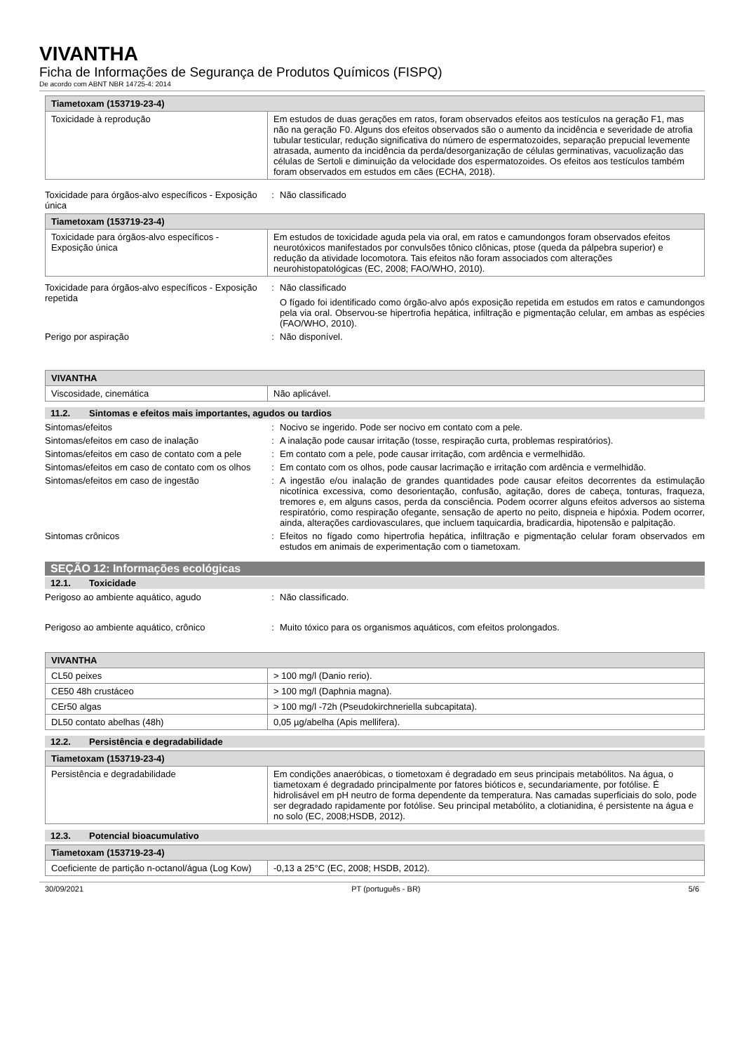VIVANTHA
Ficha de Informações de Segurança de Produtos Químicos (FISPQ)
De acordo com ABNT NBR 14725-4: 2014
| Tiametoxam (153719-23-4) | |
| --- | --- |
| Toxicidade à reprodução | Em estudos de duas gerações em ratos, foram observados efeitos aos testículos na geração F1, mas não na geração F0. Alguns dos efeitos observados são o aumento da incidência e severidade de atrofia tubular testicular, redução significativa do número de espermatozoides, separação prepucial levemente atrasada, aumento da incidência da perda/desorganização de células germinativas, vacuolização das células de Sertoli e diminuição da velocidade dos espermatozoides. Os efeitos aos testículos também foram observados em estudos em cães (ECHA, 2018). |
Toxicidade para órgãos-alvo específicos - Exposição única
: Não classificado
| Tiametoxam (153719-23-4) | |
| --- | --- |
| Toxicidade para órgãos-alvo específicos - Exposição única | Em estudos de toxicidade aguda pela via oral, em ratos e camundongos foram observados efeitos neurotóxicos manifestados por convulsões tônico clônicas, ptose (queda da pálpebra superior) e redução da atividade locomotora. Tais efeitos não foram associados com alterações neurohistopatológicas (EC, 2008; FAO/WHO, 2010). |
Toxicidade para órgãos-alvo específicos - Exposição repetida
: Não classificado
O fígado foi identificado como órgão-alvo após exposição repetida em estudos em ratos e camundongos pela via oral. Observou-se hipertrofia hepática, infiltração e pigmentação celular, em ambas as espécies (FAO/WHO, 2010).
Perigo por aspiração : Não disponível.
| VIVANTHA | |
| --- | --- |
| Viscosidade, cinemática | Não aplicável. |
11.2. Sintomas e efeitos mais importantes, agudos ou tardios
Sintomas/efeitos : Nocivo se ingerido. Pode ser nocivo em contato com a pele.
Sintomas/efeitos em caso de inalação : A inalação pode causar irritação (tosse, respiração curta, problemas respiratórios).
Sintomas/efeitos em caso de contato com a pele
: Em contato com a pele, pode causar irritação, com ardência e vermelhidão.
Sintomas/efeitos em caso de contato com os olhos
: Em contato com os olhos, pode causar lacrimação e irritação com ardência e vermelhidão.
Sintomas/efeitos em caso de ingestão : A ingestão e/ou inalação de grandes quantidades pode causar efeitos decorrentes da estimulação nicotínica excessiva, como desorientação, confusão, agitação, dores de cabeça, tonturas, fraqueza, tremores e, em alguns casos, perda da consciência. Podem ocorrer alguns efeitos adversos ao sistema respiratório, como respiração ofegante, sensação de aperto no peito, dispneia e hipóxia. Podem ocorrer, ainda, alterações cardiovasculares, que incluem taquicardia, bradicardia, hipotensão e palpitação.
Sintomas crônicos : Efeitos no fígado como hipertrofia hepática, infiltração e pigmentação celular foram observados em estudos em animais de experimentação com o tiametoxam.
SEÇÃO 12: Informações ecológicas
12.1. Toxicidade
Perigoso ao ambiente aquático, agudo : Não classificado.
Perigoso ao ambiente aquático, crônico : Muito tóxico para os organismos aquáticos, com efeitos prolongados.
| VIVANTHA | |
| --- | --- |
| CL50 peixes | > 100 mg/l (Danio rerio). |
| CE50 48h crustáceo | > 100 mg/l (Daphnia magna). |
| CEr50 algas | > 100 mg/l -72h (Pseudokirchneriella subcapitata). |
| DL50 contato abelhas (48h) | 0,05 µg/abelha (Apis mellifera). |
12.2. Persistência e degradabilidade
| Tiametoxam (153719-23-4) | |
| --- | --- |
| Persistência e degradabilidade | Em condições anaeróbicas, o tiometoxam é degradado em seus principais metabólitos. Na água, o tiametoxam é degradado principalmente por fatores bióticos e, secundariamente, por fotólise. É hidrolisável em pH neutro de forma dependente da temperatura. Nas camadas superficiais do solo, pode ser degradado rapidamente por fotólise. Seu principal metabólito, a clotianidina, é persistente na água e no solo (EC, 2008;HSDB, 2012). |
12.3. Potencial bioacumulativo
| Tiametoxam (153719-23-4) | |
| --- | --- |
| Coeficiente de partição n-octanol/água (Log Kow) | -0,13 a 25°C (EC, 2008; HSDB, 2012). |
30/09/2021 PT (português - BR) 5/6